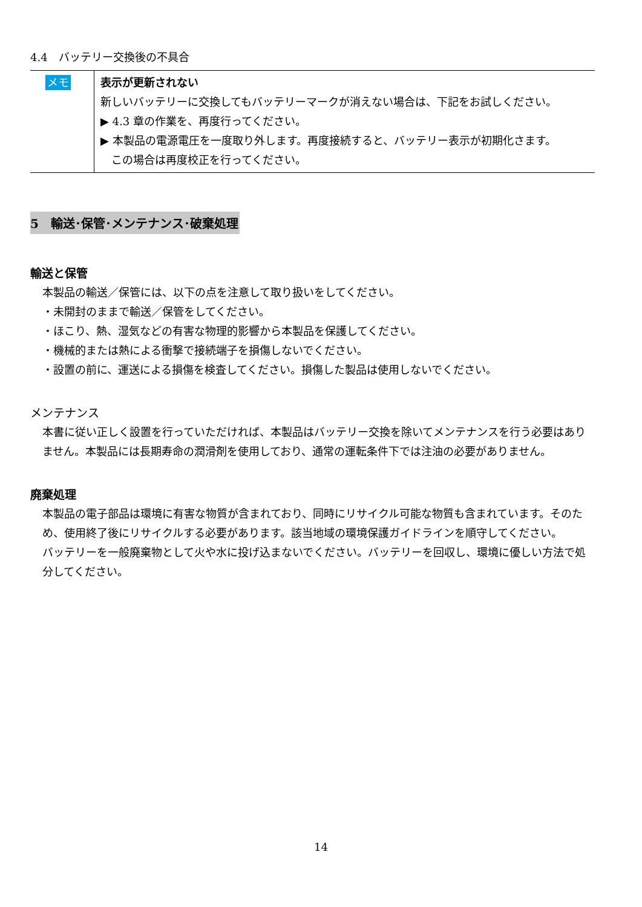4.4　バッテリー交換後の不具合
| メモ | 表示が更新されない 新しいバッテリーに交換してもバッテリーマークが消えない場合は、下記をお試しください。 ▶ 4.3 章の作業を、再度行ってください。 ▶ 本製品の電源電圧を一度取り外します。再度接続すると、バッテリー表示が初期化さます。 この場合は再度校正を行ってください。 |
5　輸送･保管･メンテナンス･破棄処理
輸送と保管
本製品の輸送／保管には、以下の点を注意して取り扱いをしてください。
・未開封のままで輸送／保管をしてください。
・ほこり、熱、湿気などの有害な物理的影響から本製品を保護してください。
・機械的または熱による衝撃で接続端子を損傷しないでください。
・設置の前に、運送による損傷を検査してください。損傷した製品は使用しないでください。
メンテナンス
本書に従い正しく設置を行っていただければ、本製品はバッテリー交換を除いてメンテナンスを行う必要はありません。本製品には長期寿命の潤滑剤を使用しており、通常の運転条件下では注油の必要がありません。
廃棄処理
本製品の電子部品は環境に有害な物質が含まれており、同時にリサイクル可能な物質も含まれています。そのため、使用終了後にリサイクルする必要があります。該当地域の環境保護ガイドラインを順守してください。
バッテリーを一般廃棄物として火や水に投げ込まないでください。バッテリーを回収し、環境に優しい方法で処分してください。
14